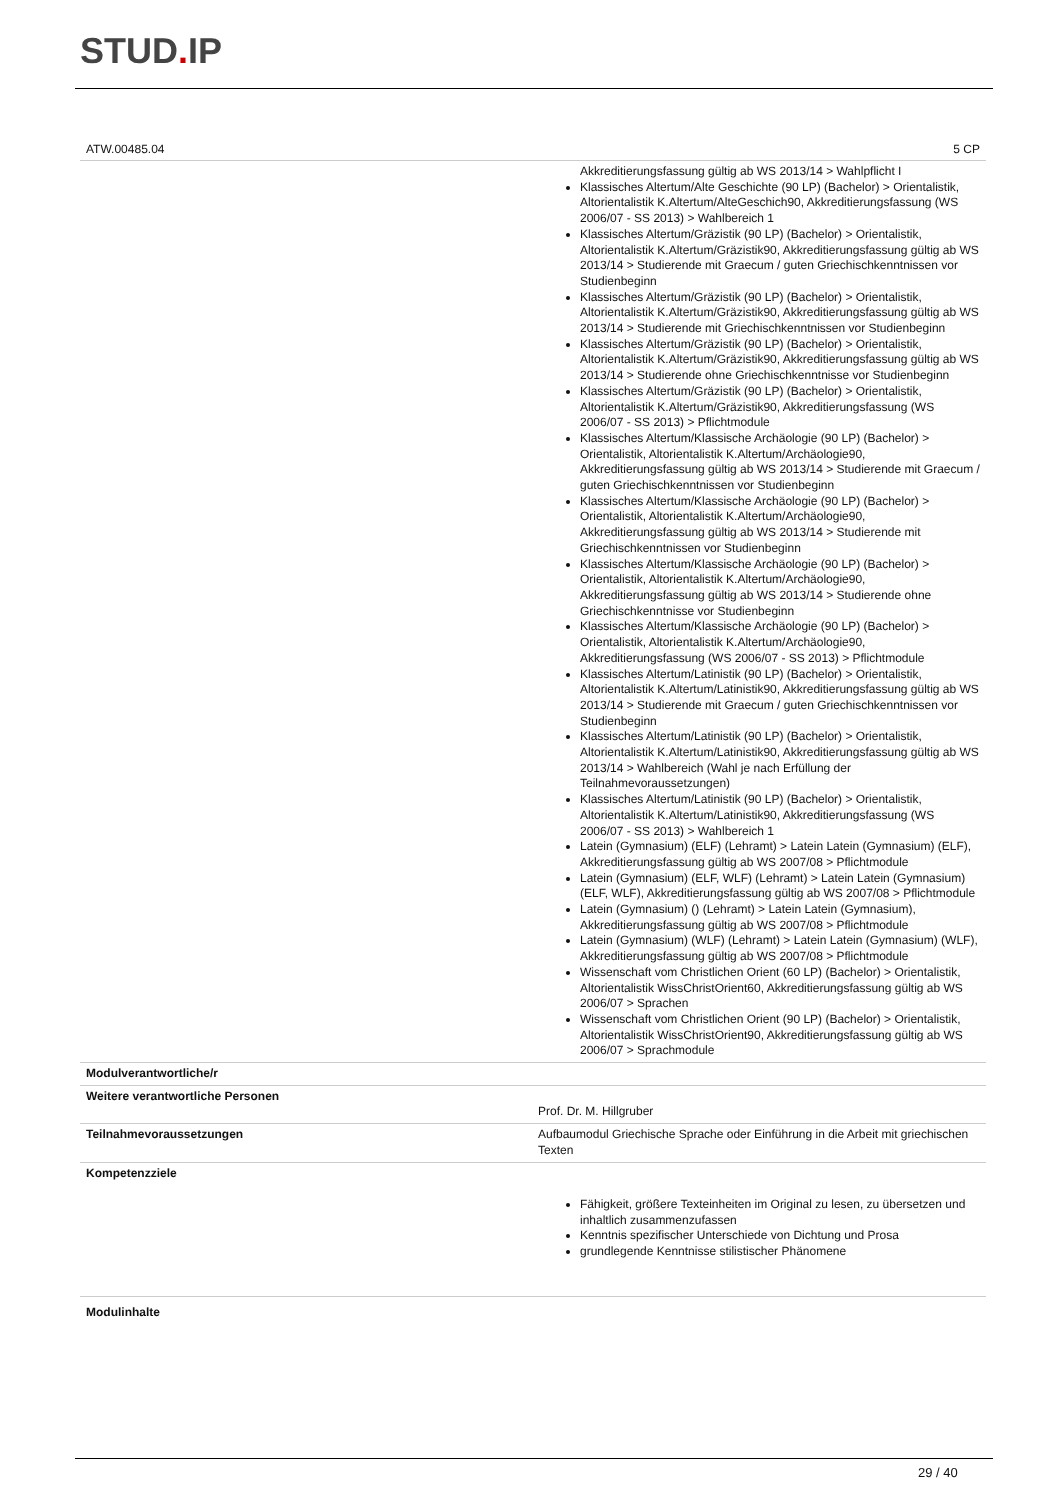STUD. IP
ATW.00485.04 5 CP
| | Akkreditierungsfassung gültig ab WS 2013/14 > Wahlpflicht I Klassisches Altertum/Alte Geschichte (90 LP) (Bachelor) > Orientalistik, Altorientalistik K.Altertum/AlteGeschich90, Akkreditierungsfassung (WS 2006/07 - SS 2013) > Wahlbereich 1 Klassisches Altertum/Gräzistik (90 LP) (Bachelor) > Orientalistik, Altorientalistik K.Altertum/Gräzistik90, Akkreditierungsfassung gültig ab WS 2013/14 > Studierende mit Graecum / guten Griechischkenntnissen vor Studienbeginn Klassisches Altertum/Gräzistik (90 LP) (Bachelor) > Orientalistik, Altorientalistik K.Altertum/Gräzistik90, Akkreditierungsfassung gültig ab WS 2013/14 > Studierende mit Griechischkenntnissen vor Studienbeginn Klassisches Altertum/Gräzistik (90 LP) (Bachelor) > Orientalistik, Altorientalistik K.Altertum/Gräzistik90, Akkreditierungsfassung gültig ab WS 2013/14 > Studierende ohne Griechischkenntnisse vor Studienbeginn Klassisches Altertum/Gräzistik (90 LP) (Bachelor) > Orientalistik, Altorientalistik K.Altertum/Gräzistik90, Akkreditierungsfassung (WS 2006/07 - SS 2013) > Pflichtmodule Klassisches Altertum/Klassische Archäologie (90 LP) (Bachelor) > Orientalistik, Altorientalistik K.Altertum/Archäologie90, Akkreditierungsfassung gültig ab WS 2013/14 > Studierende mit Graecum / guten Griechischkenntnissen vor Studienbeginn Klassisches Altertum/Klassische Archäologie (90 LP) (Bachelor) > Orientalistik, Altorientalistik K.Altertum/Archäologie90, Akkreditierungsfassung gültig ab WS 2013/14 > Studierende mit Griechischkenntnissen vor Studienbeginn Klassisches Altertum/Klassische Archäologie (90 LP) (Bachelor) > Orientalistik, Altorientalistik K.Altertum/Archäologie90, Akkreditierungsfassung gültig ab WS 2013/14 > Studierende ohne Griechischkenntnisse vor Studienbeginn Klassisches Altertum/Klassische Archäologie (90 LP) (Bachelor) > Orientalistik, Altorientalistik K.Altertum/Archäologie90, Akkreditierungsfassung (WS 2006/07 - SS 2013) > Pflichtmodule Klassisches Altertum/Latinistik (90 LP) (Bachelor) > Orientalistik, Altorientalistik K.Altertum/Latinistik90, Akkreditierungsfassung gültig ab WS 2013/14 > Studierende mit Graecum / guten Griechischkenntnissen vor Studienbeginn Klassisches Altertum/Latinistik (90 LP) (Bachelor) > Orientalistik, Altorientalistik K.Altertum/Latinistik90, Akkreditierungsfassung gültig ab WS 2013/14 > Wahlbereich (Wahl je nach Erfüllung der Teilnahmevoraussetzungen) Klassisches Altertum/Latinistik (90 LP) (Bachelor) > Orientalistik, Altorientalistik K.Altertum/Latinistik90, Akkreditierungsfassung (WS 2006/07 - SS 2013) > Wahlbereich 1 Latein (Gymnasium) (ELF) (Lehramt) > Latein Latein (Gymnasium) (ELF), Akkreditierungsfassung gültig ab WS 2007/08 > Pflichtmodule Latein (Gymnasium) (ELF, WLF) (Lehramt) > Latein Latein (Gymnasium) (ELF, WLF), Akkreditierungsfassung gültig ab WS 2007/08 > Pflichtmodule Latein (Gymnasium) () (Lehramt) > Latein Latein (Gymnasium), Akkreditierungsfassung gültig ab WS 2007/08 > Pflichtmodule Latein (Gymnasium) (WLF) (Lehramt) > Latein Latein (Gymnasium) (WLF), Akkreditierungsfassung gültig ab WS 2007/08 > Pflichtmodule Wissenschaft vom Christlichen Orient (60 LP) (Bachelor) > Orientalistik, Altorientalistik WissChristOrient60, Akkreditierungsfassung gültig ab WS 2006/07 > Sprachen Wissenschaft vom Christlichen Orient (90 LP) (Bachelor) > Orientalistik, Altorientalistik WissChristOrient90, Akkreditierungsfassung gültig ab WS 2006/07 > Sprachmodule |
| Modulverantwortliche/r | |
| Weitere verantwortliche Personen | Prof. Dr. M. Hillgruber |
| Teilnahmevoraussetzungen | Aufbaumodul Griechische Sprache oder Einführung in die Arbeit mit griechischen Texten |
| Kompetenzziele | Fähigkeit, größere Texteinheiten im Original zu lesen, zu übersetzen und inhaltlich zusammenzufassen Kenntnis spezifischer Unterschiede von Dichtung und Prosa grundlegende Kenntnisse stilistischer Phänomene |
| Modulinhalte | |
29 / 40